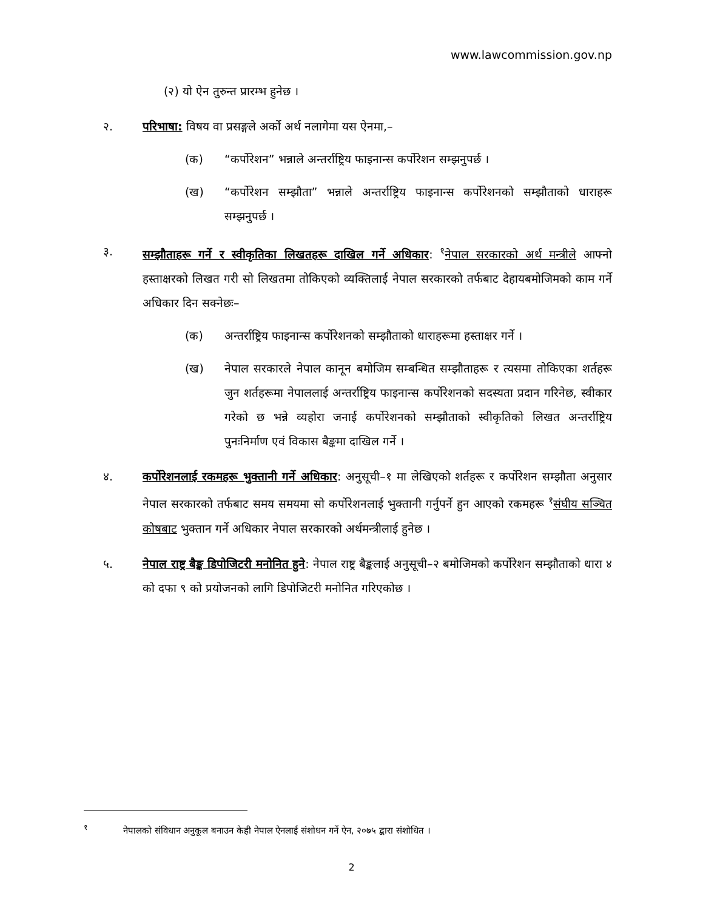www.lawcommission.gov.np
(२) यो ऐन तुरुन्त प्रारम्भ हुनेछ ।
२. परिभाषा: विषय वा प्रसङ्गले अर्को अर्थ नलागेमा यस ऐनमा,–
(क) “कर्पोरेशन” भन्नाले अन्तर्राष्ट्रिय फाइनान्स कर्पोरेशन सम्झनुपर्छ ।
(ख) “कर्पोरेशन सम्झौता” भन्नाले अन्तर्राष्ट्रिय फाइनान्स कर्पोरेशनको सम्झौताको धाराहरू सम्झनुपर्छ ।
३. सम्झौताहरू गर्ने र स्वीकृतिका लिखतहरू दाखिल गर्ने अधिकार: <sup>१</sup>नेपाल सरकारको अर्थ मन्त्रीले आफ्नो हस्ताक्षरको लिखत गरी सो लिखतमा तोकिएको व्यक्तिलाई नेपाल सरकारको तर्फबाट देहायबमोजिमको काम गर्ने अधिकार दिन सक्नेछः–
(क) अन्तर्राष्ट्रिय फाइनान्स कर्पोरेशनको सम्झौताको धाराहरूमा हस्ताक्षर गर्ने ।
(ख) नेपाल सरकारले नेपाल कानून बमोजिम सम्बन्धित सम्झौताहरू र त्यसमा तोकिएका शर्तहरू जुन शर्तहरूमा नेपाललाई अन्तर्राष्ट्रिय फाइनान्स कर्पोरेशनको सदस्यता प्रदान गरिनेछ, स्वीकार गरेको छ भन्ने व्यहोरा जनाई कर्पोरेशनको सम्झौताको स्वीकृतिको लिखत अन्तर्राष्ट्रिय पुनःनिर्माण एवं विकास बैङ्कमा दाखिल गर्ने ।
४. कर्पोरेशनलाई रकमहरू भुक्तानी गर्ने अधिकार: अनुसूची–१ मा लेखिएको शर्तहरू र कर्पोरेशन सम्झौता अनुसार नेपाल सरकारको तर्फबाट समय समयमा सो कर्पोरेशनलाई भुक्तानी गर्नुपर्ने हुन आएको रकमहरू <sup>१</sup>संघीय सञ्चित कोषबाट भुक्तान गर्ने अधिकार नेपाल सरकारको अर्थमन्त्रीलाई हुनेछ ।
५. नेपाल राष्ट्र बैङ्क डिपोजिटरी मनोनित हुने: नेपाल राष्ट्र बैङ्कलाई अनुसूची–२ बमोजिमको कर्पोरेशन सम्झौताको धारा ४ को दफा ९ को प्रयोजनको लागि डिपोजिटरी मनोनित गरिएकोछ ।
<sup>१</sup> नेपालको संविधान अनुकूल बनाउन केही नेपाल ऐनलाई संशोधन गर्ने ऐन, २०७५ द्बारा संशोधित ।
2